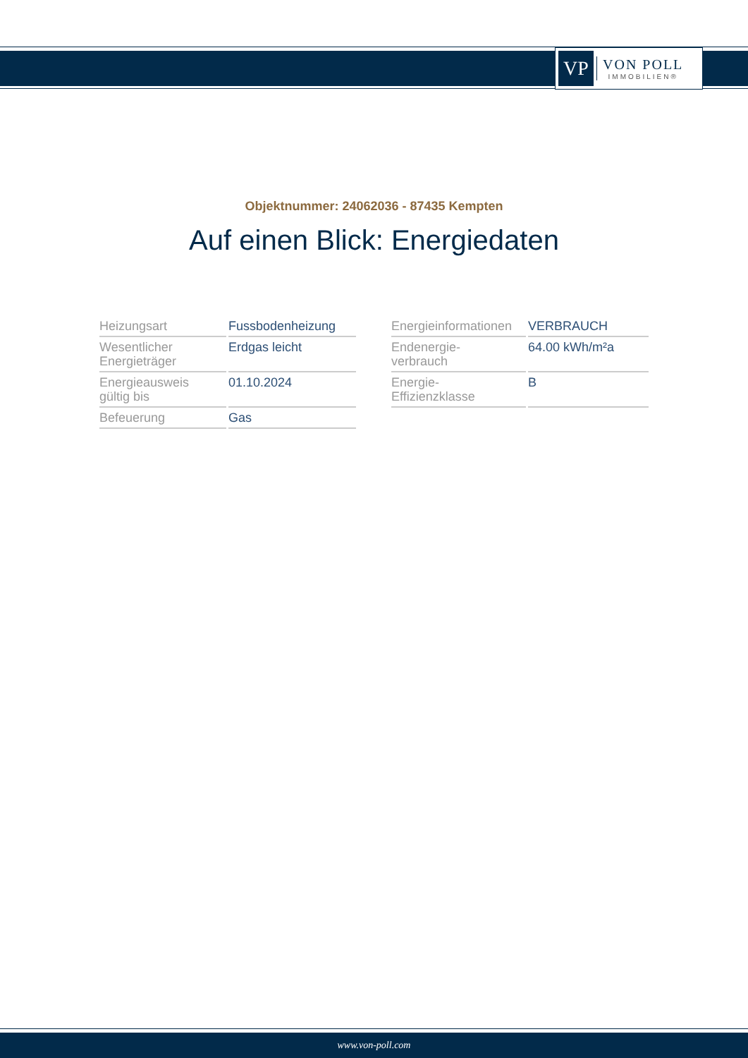VP
VON POLL
IMMOBILIEN®
Objektnummer: 24062036 - 87435 Kempten
Auf einen Blick: Energiedaten
| Heizungsart | Fussbodenheizung |
| Wesentlicher Energieträger | Erdgas leicht |
| Energieausweis gültig bis | 01.10.2024 |
| Befeuerung | Gas |
| Energieinformationen | VERBRAUCH |
| Endenergie- verbrauch | 64.00 kWh/m²a |
| Energie- Effizienzklasse | B |
www.von-poll.com